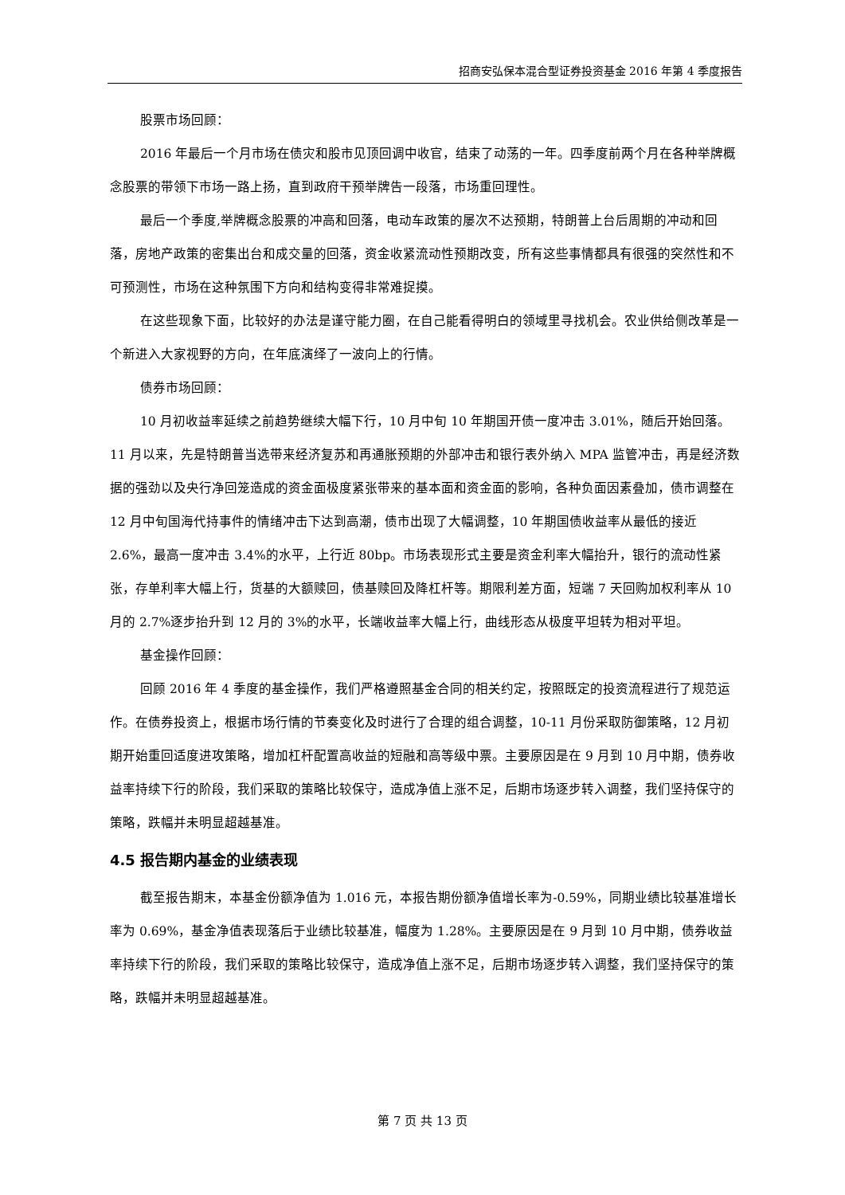招商安弘保本混合型证券投资基金 2016 年第 4 季度报告
股票市场回顾：
2016 年最后一个月市场在债灾和股市见顶回调中收官，结束了动荡的一年。四季度前两个月在各种举牌概念股票的带领下市场一路上扬，直到政府干预举牌告一段落，市场重回理性。
最后一个季度,举牌概念股票的冲高和回落，电动车政策的屡次不达预期，特朗普上台后周期的冲动和回落，房地产政策的密集出台和成交量的回落，资金收紧流动性预期改变，所有这些事情都具有很强的突然性和不可预测性，市场在这种氛围下方向和结构变得非常难捉摸。
在这些现象下面，比较好的办法是谨守能力圈，在自己能看得明白的领域里寻找机会。农业供给侧改革是一个新进入大家视野的方向，在年底演绎了一波向上的行情。
债券市场回顾：
10 月初收益率延续之前趋势继续大幅下行，10 月中旬 10 年期国开债一度冲击 3.01%，随后开始回落。11 月以来，先是特朗普当选带来经济复苏和再通胀预期的外部冲击和银行表外纳入 MPA 监管冲击，再是经济数据的强劲以及央行净回笼造成的资金面极度紧张带来的基本面和资金面的影响，各种负面因素叠加，债市调整在 12 月中旬国海代持事件的情绪冲击下达到高潮，债市出现了大幅调整，10 年期国债收益率从最低的接近 2.6%，最高一度冲击 3.4%的水平，上行近 80bp。市场表现形式主要是资金利率大幅抬升，银行的流动性紧张，存单利率大幅上行，货基的大额赎回，债基赎回及降杠杆等。期限利差方面，短端 7 天回购加权利率从 10 月的 2.7%逐步抬升到 12 月的 3%的水平，长端收益率大幅上行，曲线形态从极度平坦转为相对平坦。
基金操作回顾：
回顾 2016 年 4 季度的基金操作，我们严格遵照基金合同的相关约定，按照既定的投资流程进行了规范运作。在债券投资上，根据市场行情的节奏变化及时进行了合理的组合调整，10-11 月份采取防御策略，12 月初期开始重回适度进攻策略，增加杠杆配置高收益的短融和高等级中票。主要原因是在 9 月到 10 月中期，债券收益率持续下行的阶段，我们采取的策略比较保守，造成净值上涨不足，后期市场逐步转入调整，我们坚持保守的策略，跌幅并未明显超越基准。
4.5 报告期内基金的业绩表现
截至报告期末，本基金份额净值为 1.016 元，本报告期份额净值增长率为-0.59%，同期业绩比较基准增长率为 0.69%，基金净值表现落后于业绩比较基准，幅度为 1.28%。主要原因是在 9 月到 10 月中期，债券收益率持续下行的阶段，我们采取的策略比较保守，造成净值上涨不足，后期市场逐步转入调整，我们坚持保守的策略，跌幅并未明显超越基准。
第 7 页 共 13 页